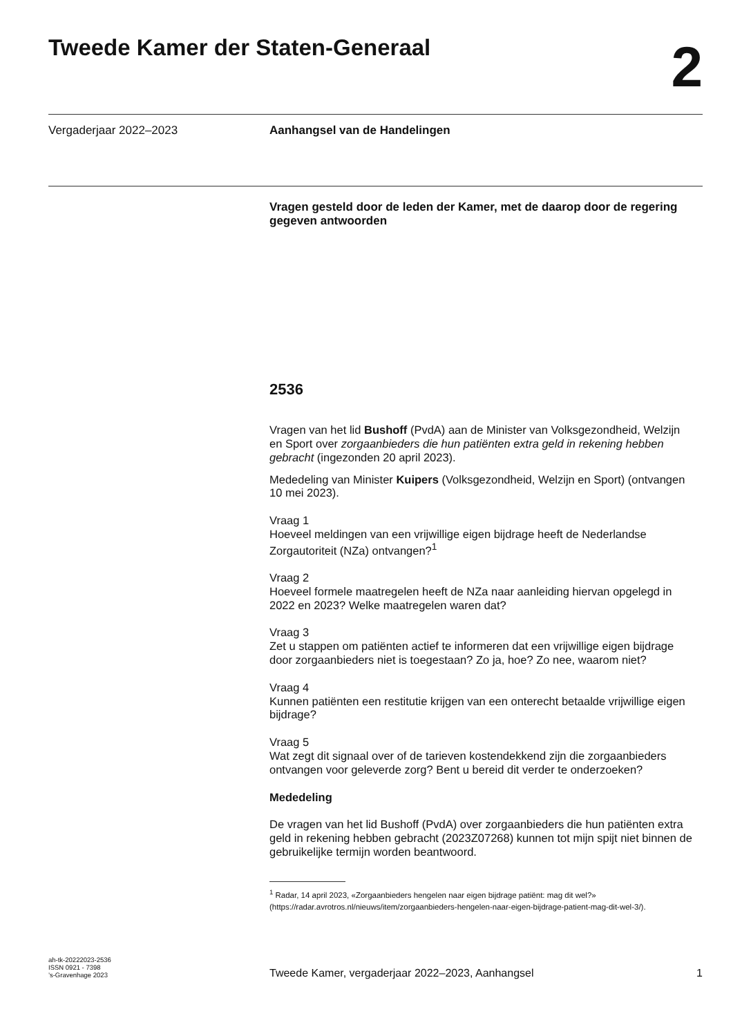Tweede Kamer der Staten-Generaal
2
Vergaderjaar 2022–2023 Aanhangsel van de Handelingen
Vragen gesteld door de leden der Kamer, met de daarop door de regering gegeven antwoorden
2536
Vragen van het lid Bushoff (PvdA) aan de Minister van Volksgezondheid, Welzijn en Sport over zorgaanbieders die hun patiënten extra geld in rekening hebben gebracht (ingezonden 20 april 2023).
Mededeling van Minister Kuipers (Volksgezondheid, Welzijn en Sport) (ontvangen 10 mei 2023).
Vraag 1
Hoeveel meldingen van een vrijwillige eigen bijdrage heeft de Nederlandse Zorgautoriteit (NZa) ontvangen?<sup>1</sup>
Vraag 2
Hoeveel formele maatregelen heeft de NZa naar aanleiding hiervan opgelegd in 2022 en 2023? Welke maatregelen waren dat?
Vraag 3
Zet u stappen om patiënten actief te informeren dat een vrijwillige eigen bijdrage door zorgaanbieders niet is toegestaan? Zo ja, hoe? Zo nee, waarom niet?
Vraag 4
Kunnen patiënten een restitutie krijgen van een onterecht betaalde vrijwillige eigen bijdrage?
Vraag 5
Wat zegt dit signaal over of de tarieven kostendekkend zijn die zorgaanbieders ontvangen voor geleverde zorg? Bent u bereid dit verder te onderzoeken?
Mededeling
De vragen van het lid Bushoff (PvdA) over zorgaanbieders die hun patiënten extra geld in rekening hebben gebracht (2023Z07268) kunnen tot mijn spijt niet binnen de gebruikelijke termijn worden beantwoord.
<sup>1</sup> Radar, 14 april 2023, «Zorgaanbieders hengelen naar eigen bijdrage patiënt: mag dit wel?» (https://radar.avrotros.nl/nieuws/item/zorgaanbieders-hengelen-naar-eigen-bijdrage-patient-mag-dit-wel-3/).
ah-tk-20222023-2536
ISSN 0921 - 7398
’s-Gravenhage 2023
Tweede Kamer, vergaderjaar 2022–2023, Aanhangsel
1